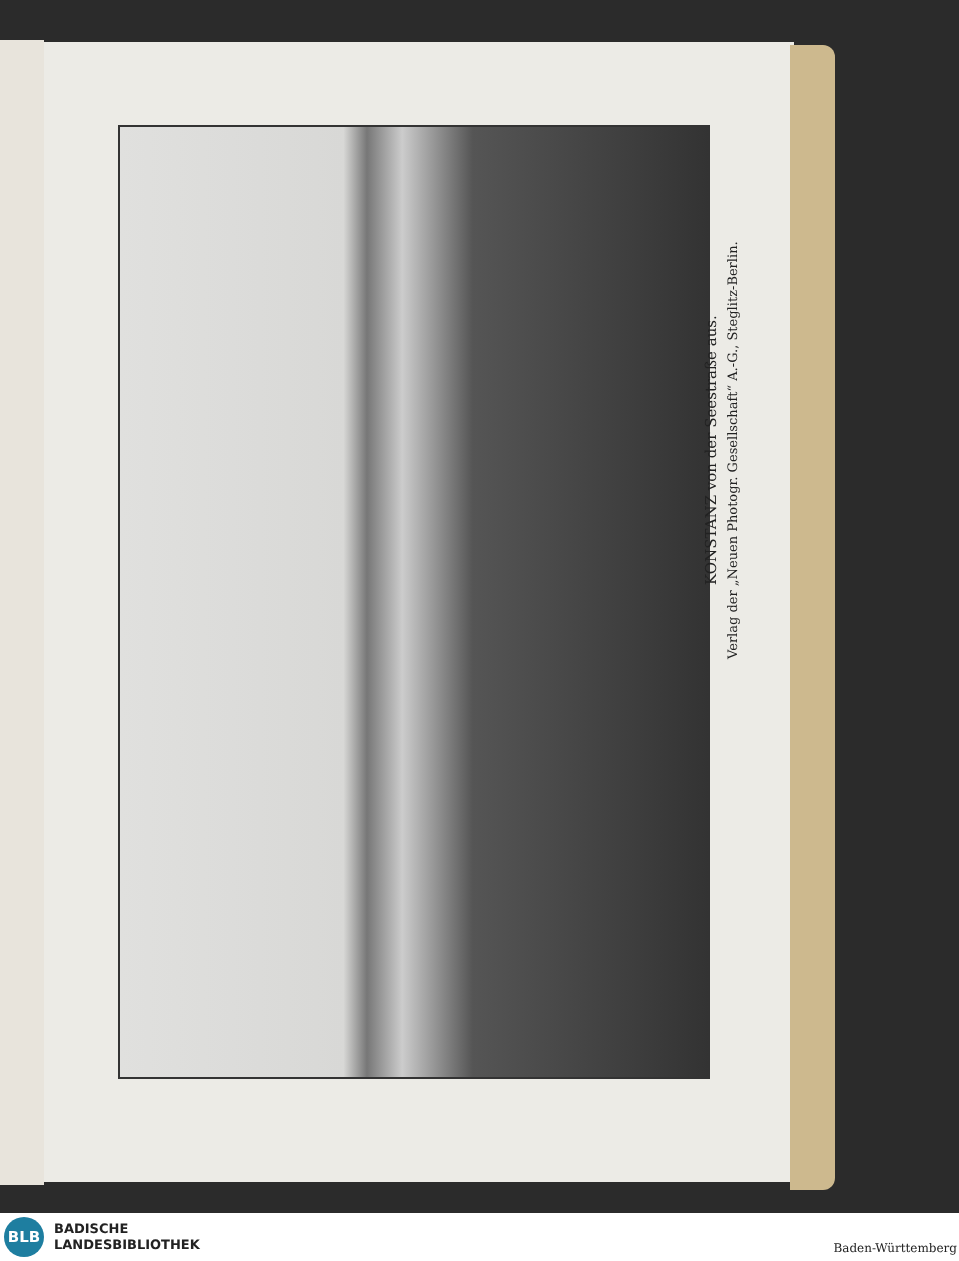KONSTANZ von der Seestraße aus.
Verlag der „Neuen Photogr. Gesellschaft“ A.-G., Steglitz-Berlin.
BLB
BADISCHE
LANDESBIBLIOTHEK
Baden-Württemberg